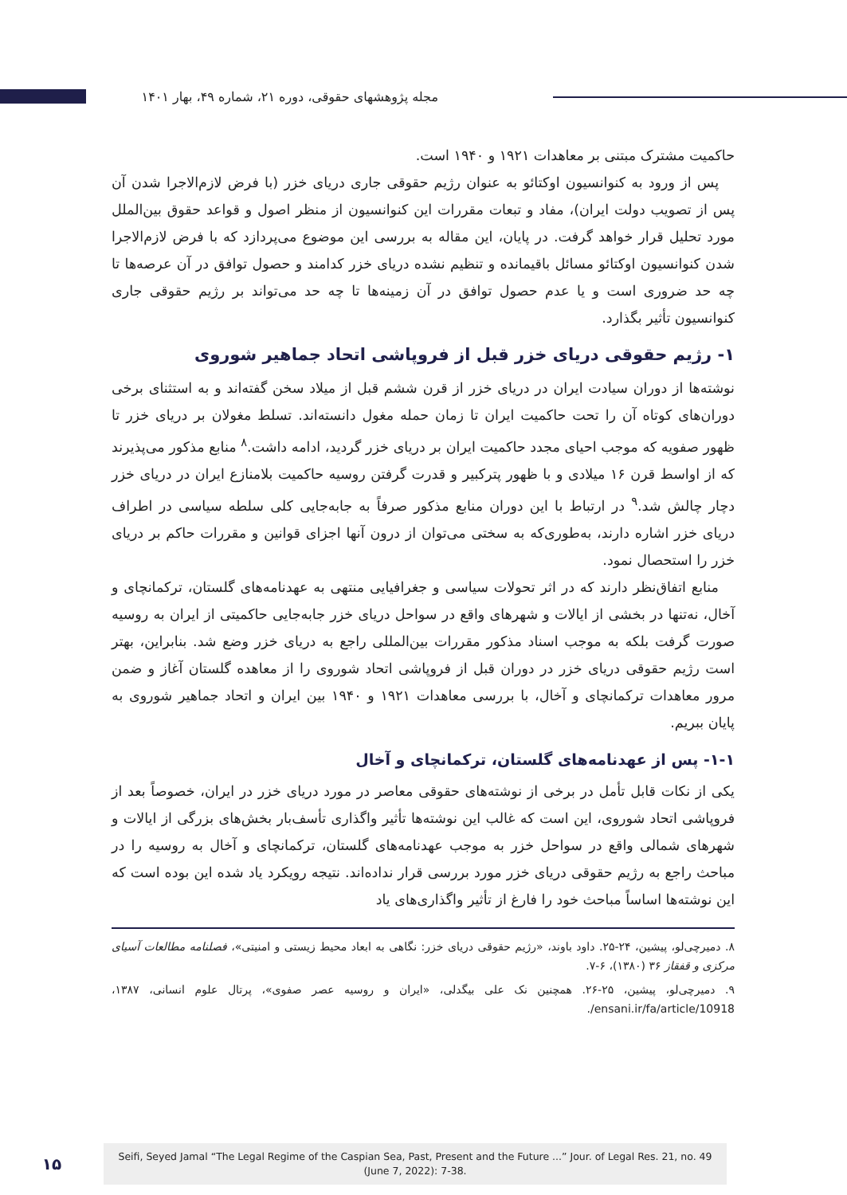مجله پژوهشهای حقوقی، دوره ۲۱، شماره ۴۹، بهار ۱۴۰۱
حاکمیت مشترک مبتنی بر معاهدات ۱۹۲۱ و ۱۹۴۰ است.
پس از ورود به کنوانسیون اوکتائو به عنوان رژیم حقوقی جاری دریای خزر (با فرض لازم‌الاجرا شدن آن پس از تصویب دولت ایران)، مفاد و تبعات مقررات این کنوانسیون از منظر اصول و قواعد حقوق بین‌الملل مورد تحلیل قرار خواهد گرفت. در پایان، این مقاله به بررسی این موضوع می‌پردازد که با فرض لازم‌الاجرا شدن کنوانسیون اوکتائو مسائل باقیمانده و تنظیم نشده دریای خزر کدامند و حصول توافق در آن عرصه‌ها تا چه حد ضروری است و یا عدم حصول توافق در آن زمینه‌ها تا چه حد می‌تواند بر رژیم حقوقی جاری کنوانسیون تأثیر بگذارد.
۱- رژیم حقوقی دریای خزر قبل از فروپاشی اتحاد جماهیر شوروی
نوشته‌ها از دوران سیادت ایران در دریای خزر از قرن ششم قبل از میلاد سخن گفته‌اند و به استثنای برخی دوران‌های کوتاه آن را تحت حاکمیت ایران تا زمان حمله مغول دانسته‌اند. تسلط مغولان بر دریای خزر تا ظهور صفویه که موجب احیای مجدد حاکمیت ایران بر دریای خزر گردید، ادامه داشت.<sup>۸</sup> منابع مذکور می‌پذیرند که از اواسط قرن ۱۶ میلادی و با ظهور پترکبیر و قدرت گرفتن روسیه حاکمیت بلامنازع ایران در دریای خزر دچار چالش شد.<sup>۹</sup> در ارتباط با این دوران منابع مذکور صرفاً به جابه‌جایی کلی سلطه سیاسی در اطراف دریای خزر اشاره دارند، به‌طوری‌که به سختی می‌توان از درون آنها اجزای قوانین و مقررات حاکم بر دریای خزر را استحصال نمود.
منابع اتفاق‌نظر دارند که در اثر تحولات سیاسی و جغرافیایی منتهی به عهدنامه‌های گلستان، ترکمانچای و آخال، نه‌تنها در بخشی از ایالات و شهرهای واقع در سواحل دریای خزر جابه‌جایی حاکمیتی از ایران به روسیه صورت گرفت بلکه به موجب اسناد مذکور مقررات بین‌المللی راجع به دریای خزر وضع شد. بنابراین، بهتر است رژیم حقوقی دریای خزر در دوران قبل از فروپاشی اتحاد شوروی را از معاهده گلستان آغاز و ضمن مرور معاهدات ترکمانچای و آخال، با بررسی معاهدات ۱۹۲۱ و ۱۹۴۰ بین ایران و اتحاد جماهیر شوروی به پایان ببریم.
۱-۱- پس از عهدنامه‌های گلستان، ترکمانچای و آخال
یکی از نکات قابل تأمل در برخی از نوشته‌های حقوقی معاصر در مورد دریای خزر در ایران، خصوصاً بعد از فروپاشی اتحاد شوروی، این است که غالب این نوشته‌ها تأثیر واگذاری تأسف‌بار بخش‌های بزرگی از ایالات و شهرهای شمالی واقع در سواحل خزر به موجب عهدنامه‌های گلستان، ترکمانچای و آخال به روسیه را در مباحث راجع به رژیم حقوقی دریای خزر مورد بررسی قرار نداده‌اند. نتیجه رویکرد یاد شده این بوده است که این نوشته‌ها اساساً مباحث خود را فارغ از تأثیر واگذاری‌های یاد
۸. دمیرچی‌لو، پیشین، ۲۴-۲۵. داود باوند، «رژیم حقوقی دریای خزر: نگاهی به ابعاد محیط زیستی و امنیتی»، فصلنامه مطالعات آسیای مرکزی و قفقاز ۳۶ (۱۳۸۰)، ۶-۷.
۹. دمیرچی‌لو، پیشین، ۲۵-۲۶. همچنین نک علی بیگدلی، «ایران و روسیه عصر صفوی»، پرتال علوم انسانی، ۱۳۸۷، ensani.ir/fa/article/10918/.
۱۵
Seifi, Seyed Jamal “The Legal Regime of the Caspian Sea, Past, Present and the Future ...” Jour. of Legal Res. 21, no. 49
(June 7, 2022): 7-38.